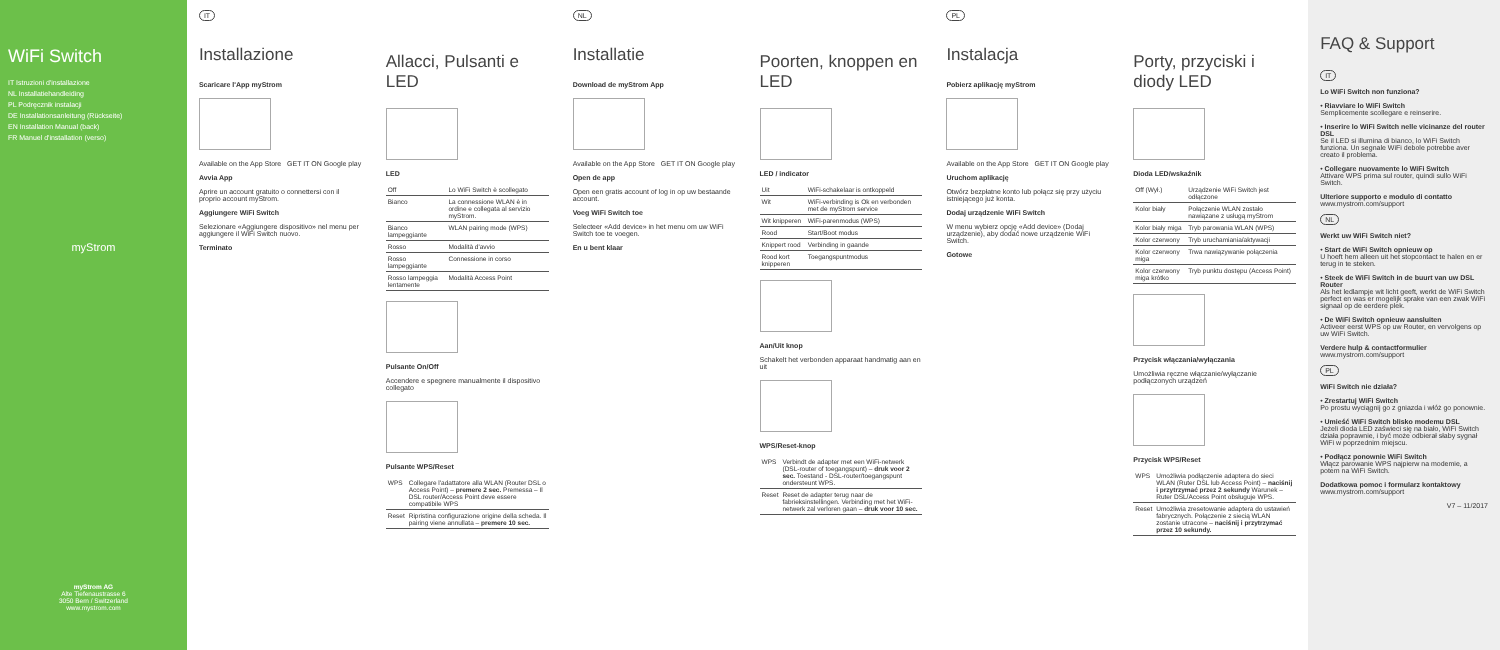WiFi Switch
IT Istruzioni d'installazione
NL Installatiehandleiding
PL Podręcznik instalacji
DE Installationsanleitung (Rückseite)
EN Installation Manual (back)
FR Manuel d'installation (verso)
myStrom
myStrom AG
Alte Tiefenaustrasse 6
3050 Bern / Switzerland
www.mystrom.com
IT
Installazione
Scaricare l'App myStrom
Available on the App Store GET IT ON Google play
Avvia App
Aprire un account gratuito o connettersi con il proprio account myStrom.
Aggiungere WiFi Switch
Selezionare «Aggiungere dispositivo» nel menu per aggiungere il WiFi Switch nuovo.
Terminato
Allacci, Pulsanti e LED
LED
| Off | Lo WiFi Switch è scollegato |
| Bianco | La connessione WLAN è in ordine e collegata al servizio myStrom. |
| Bianco lampeggiante | WLAN pairing mode (WPS) |
| Rosso | Modalità d'avvio |
| Rosso lampeggiante | Connessione in corso |
| Rosso lampeggia lentamente | Modalità Access Point |
Pulsante On/Off
Accendere e spegnere manualmente il dispositivo collegato
Pulsante WPS/Reset
| WPS | Collegare l'adattatore alla WLAN (Router DSL o Access Point) – premere 2 sec. Premessa – Il DSL router/Access Point deve essere compatibile WPS |
| Reset | Ripristina configurazione origine della scheda. Il pairing viene annullata – premere 10 sec. |
NL
Installatie
Download de myStrom App
Available on the App Store GET IT ON Google play
Open de app
Open een gratis account of log in op uw bestaande account.
Voeg WiFi Switch toe
Selecteer «Add device» in het menu om uw WiFi Switch toe te voegen.
En u bent klaar
Poorten, knoppen en LED
LED / indicator
| Uit | WiFi-schakelaar is ontkoppeld |
| Wit | WiFi-verbinding is Ok en verbonden met de myStrom service |
| Wit knipperen | WiFi-parenmodus (WPS) |
| Rood | Start/Boot modus |
| Knippert rood | Verbinding in gaande |
| Rood kort knipperen | Toegangspuntmodus |
Aan/Uit knop
Schakelt het verbonden apparaat handmatig aan en uit
WPS/Reset-knop
| WPS | Verbindt de adapter met een WiFi-netwerk (DSL-router of toegangspunt) – druk voor 2 sec. Toestand - DSL-router/toegangspunt ondersteunt WPS. |
| Reset | Reset de adapter terug naar de fabrieksinstellingen. Verbinding met het WiFi-netwerk zal verloren gaan – druk voor 10 sec. |
PL
Instalacja
Pobierz aplikację myStrom
Available on the App Store GET IT ON Google play
Uruchom aplikację
Otwórz bezpłatne konto lub połącz się przy użyciu istniejącego już konta.
Dodaj urządzenie WiFi Switch
W menu wybierz opcję «Add device» (Dodaj urządzenie), aby dodać nowe urządzenie WiFi Switch.
Gotowe
Porty, przyciski i diody LED
Dioda LED/wskaźnik
| Off (Wył.) | Urządzenie WiFi Switch jest odłączone |
| Kolor biały | Połączenie WLAN zostało nawiązane z usługą myStrom |
| Kolor biały miga | Tryb parowania WLAN (WPS) |
| Kolor czerwony | Tryb uruchamiania/aktywacji |
| Kolor czerwony miga | Trwa nawiązywanie połączenia |
| Kolor czerwony miga krótko | Tryb punktu dostępu (Access Point) |
Przycisk włączania/wyłączania
Umożliwia ręczne włączanie/wyłączanie podłączonych urządzeń
Przycisk WPS/Reset
| WPS | Umożliwia podłączenie adaptera do sieci WLAN (Ruter DSL lub Access Point) – naciśnij i przytrzymać przez 2 sekundy Warunek – Ruter DSL/Access Point obsługuje WPS. |
| Reset | Umożliwia zresetowanie adaptera do ustawień fabrycznych. Połączenie z siecią WLAN zostanie utracone – naciśnij i przytrzymać przez 10 sekundy. |
FAQ & Support
IT
Lo WiFi Switch non funziona?
• Riavviare lo WiFi Switch
Semplicemente scollegare e reinserire.
• Inserire lo WiFi Switch nelle vicinanze del router DSL
Se il LED si illumina di bianco, lo WiFi Switch funziona. Un segnale WiFi debole potrebbe aver creato il problema.
• Collegare nuovamente lo WiFi Switch
Attivare WPS prima sul router, quindi sullo WiFi Switch.
Ulteriore supporto e modulo di contatto
www.mystrom.com/support
NL
Werkt uw WiFi Switch niet?
• Start de WiFi Switch opnieuw op
U hoeft hem alleen uit het stopcontact te halen en er terug in te steken.
• Steek de WiFi Switch in de buurt van uw DSL Router
Als het ledlampje wit licht geeft, werkt de WiFi Switch perfect en was er mogelijk sprake van een zwak WiFi signaal op de eerdere plek.
• De WiFi Switch opnieuw aansluiten
Activeer eerst WPS op uw Router, en vervolgens op uw WiFi Switch.
Verdere hulp & contactformulier
www.mystrom.com/support
PL
WiFi Switch nie działa?
• Zrestartuj WiFi Switch
Po prostu wyciągnij go z gniazda i włóż go ponownie.
• Umieść WiFi Switch blisko modemu DSL
Jeżeli dioda LED zaświeci się na biało, WiFi Switch działa poprawnie, i być może odbierał słaby sygnał WiFi w poprzednim miejscu.
• Podłącz ponownie WiFi Switch
Włącz parowanie WPS najpierw na modemie, a potem na WiFi Switch.
Dodatkowa pomoc i formularz kontaktowy
www.mystrom.com/support
V7 – 11/2017